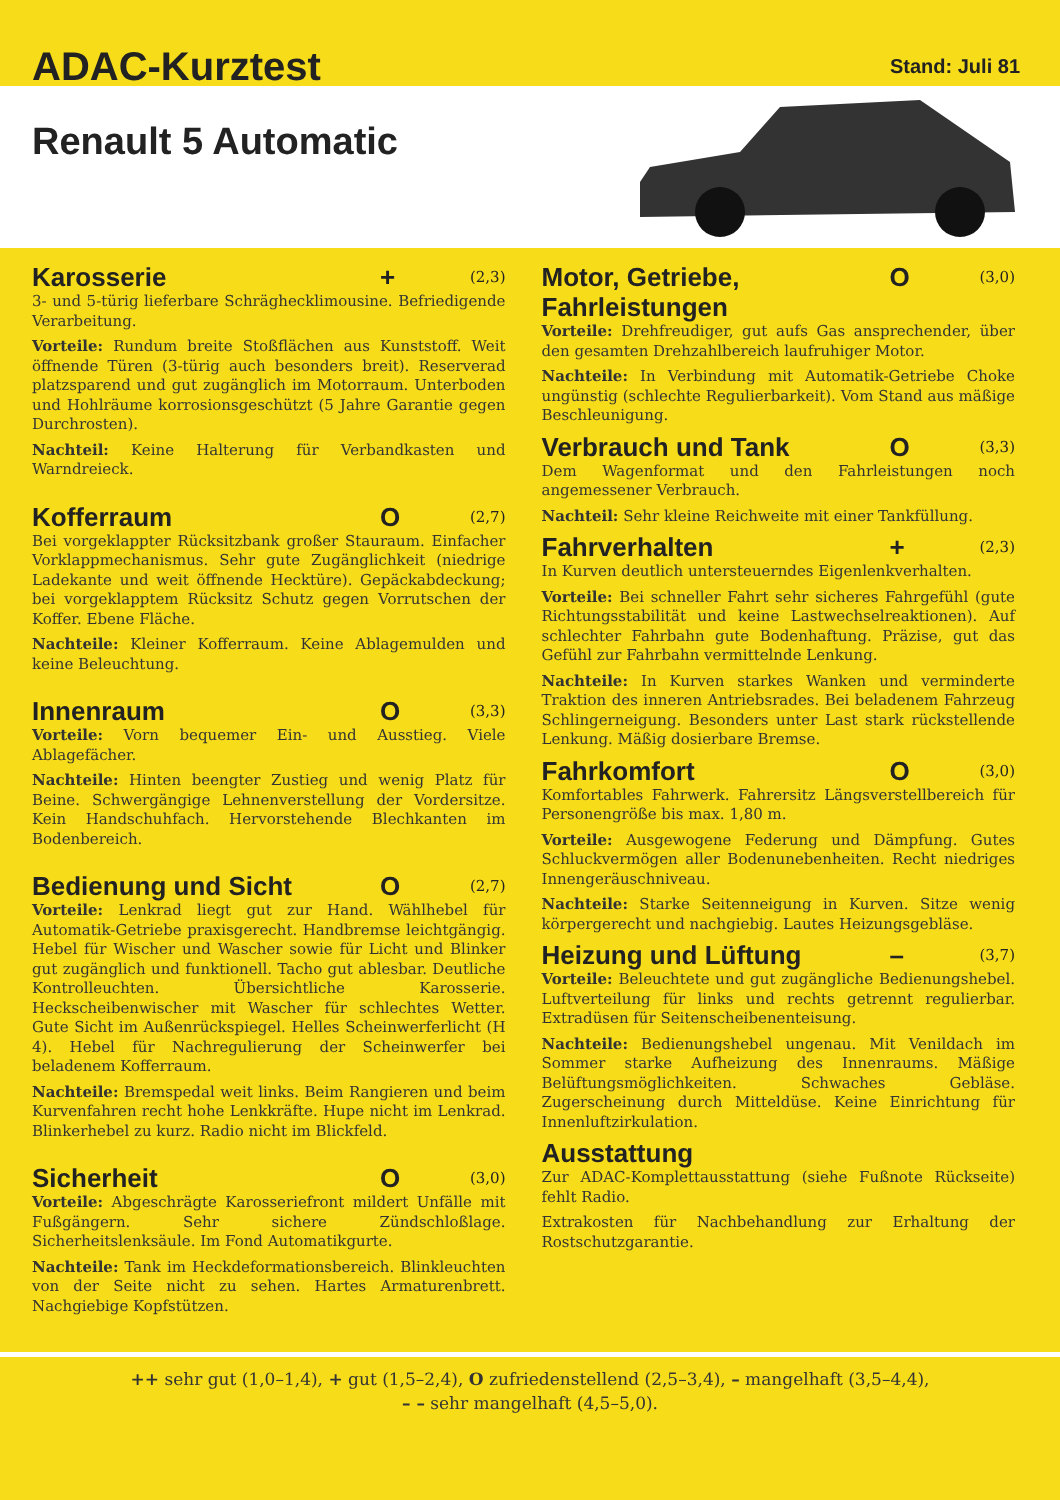ADAC-Kurztest
Stand: Juli 81
Renault 5 Automatic
Karosserie + (2,3)
3- und 5-türig lieferbare Schräghecklimousine. Befriedigende Verarbeitung.
Vorteile: Rundum breite Stoßflächen aus Kunststoff. Weit öffnende Türen (3-türig auch besonders breit). Reserverad platzsparend und gut zugänglich im Motorraum. Unterboden und Hohlräume korrosionsgeschützt (5 Jahre Garantie gegen Durchrosten).
Nachteil: Keine Halterung für Verbandkasten und Warndreieck.
Kofferraum O (2,7)
Bei vorgeklappter Rücksitzbank großer Stauraum. Einfacher Vorklappmechanismus. Sehr gute Zugänglichkeit (niedrige Ladekante und weit öffnende Hecktüre). Gepäckabdeckung; bei vorgeklapptem Rücksitz Schutz gegen Vorrutschen der Koffer. Ebene Fläche.
Nachteile: Kleiner Kofferraum. Keine Ablagemulden und keine Beleuchtung.
Innenraum O (3,3)
Vorteile: Vorn bequemer Ein- und Ausstieg. Viele Ablagefächer.
Nachteile: Hinten beengter Zustieg und wenig Platz für Beine. Schwergängige Lehnenverstellung der Vordersitze. Kein Handschuhfach. Hervorstehende Blechkanten im Bodenbereich.
Bedienung und Sicht O (2,7)
Vorteile: Lenkrad liegt gut zur Hand. Wählhebel für Automatik-Getriebe praxisgerecht. Handbremse leichtgängig. Hebel für Wischer und Wascher sowie für Licht und Blinker gut zugänglich und funktionell. Tacho gut ablesbar. Deutliche Kontrolleuchten. Übersichtliche Karosserie. Heckscheibenwischer mit Wascher für schlechtes Wetter. Gute Sicht im Außenrückspiegel. Helles Scheinwerferlicht (H 4). Hebel für Nachregulierung der Scheinwerfer bei beladenem Kofferraum.
Nachteile: Bremspedal weit links. Beim Rangieren und beim Kurvenfahren recht hohe Lenkkräfte. Hupe nicht im Lenkrad. Blinkerhebel zu kurz. Radio nicht im Blickfeld.
Sicherheit O (3,0)
Vorteile: Abgeschrägte Karosseriefront mildert Unfälle mit Fußgängern. Sehr sichere Zündschloßlage. Sicherheitslenksäule. Im Fond Automatikgurte.
Nachteile: Tank im Heckdeformationsbereich. Blinkleuchten von der Seite nicht zu sehen. Hartes Armaturenbrett. Nachgiebige Kopfstützen.
Motor, Getriebe, Fahrleistungen O (3,0)
Vorteile: Drehfreudiger, gut aufs Gas ansprechender, über den gesamten Drehzahlbereich laufruhiger Motor.
Nachteile: In Verbindung mit Automatik-Getriebe Choke ungünstig (schlechte Regulierbarkeit). Vom Stand aus mäßige Beschleunigung.
Verbrauch und Tank O (3,3)
Dem Wagenformat und den Fahrleistungen noch angemessener Verbrauch.
Nachteil: Sehr kleine Reichweite mit einer Tankfüllung.
Fahrverhalten + (2,3)
In Kurven deutlich untersteuerndes Eigenlenkverhalten.
Vorteile: Bei schneller Fahrt sehr sicheres Fahrgefühl (gute Richtungsstabilität und keine Lastwechselreaktionen). Auf schlechter Fahrbahn gute Bodenhaftung. Präzise, gut das Gefühl zur Fahrbahn vermittelnde Lenkung.
Nachteile: In Kurven starkes Wanken und verminderte Traktion des inneren Antriebsrades. Bei beladenem Fahrzeug Schlingerneigung. Besonders unter Last stark rückstellende Lenkung. Mäßig dosierbare Bremse.
Fahrkomfort O (3,0)
Komfortables Fahrwerk. Fahrersitz Längsverstellbereich für Personengröße bis max. 1,80 m.
Vorteile: Ausgewogene Federung und Dämpfung. Gutes Schluckvermögen aller Bodenunebenheiten. Recht niedriges Innengeräuschniveau.
Nachteile: Starke Seitenneigung in Kurven. Sitze wenig körpergerecht und nachgiebig. Lautes Heizungsgebläse.
Heizung und Lüftung – (3,7)
Vorteile: Beleuchtete und gut zugängliche Bedienungshebel. Luftverteilung für links und rechts getrennt regulierbar. Extradüsen für Seitenscheibenenteisung.
Nachteile: Bedienungshebel ungenau. Mit Venildach im Sommer starke Aufheizung des Innenraums. Mäßige Belüftungsmöglichkeiten. Schwaches Gebläse. Zugerscheinung durch Mitteldüse. Keine Einrichtung für Innenluftzirkulation.
Ausstattung
Zur ADAC-Komplettausstattung (siehe Fußnote Rückseite) fehlt Radio.
Extrakosten für Nachbehandlung zur Erhaltung der Rostschutzgarantie.
++ sehr gut (1,0–1,4), + gut (1,5–2,4), O zufriedenstellend (2,5–3,4), – mangelhaft (3,5–4,4),
– – sehr mangelhaft (4,5–5,0).